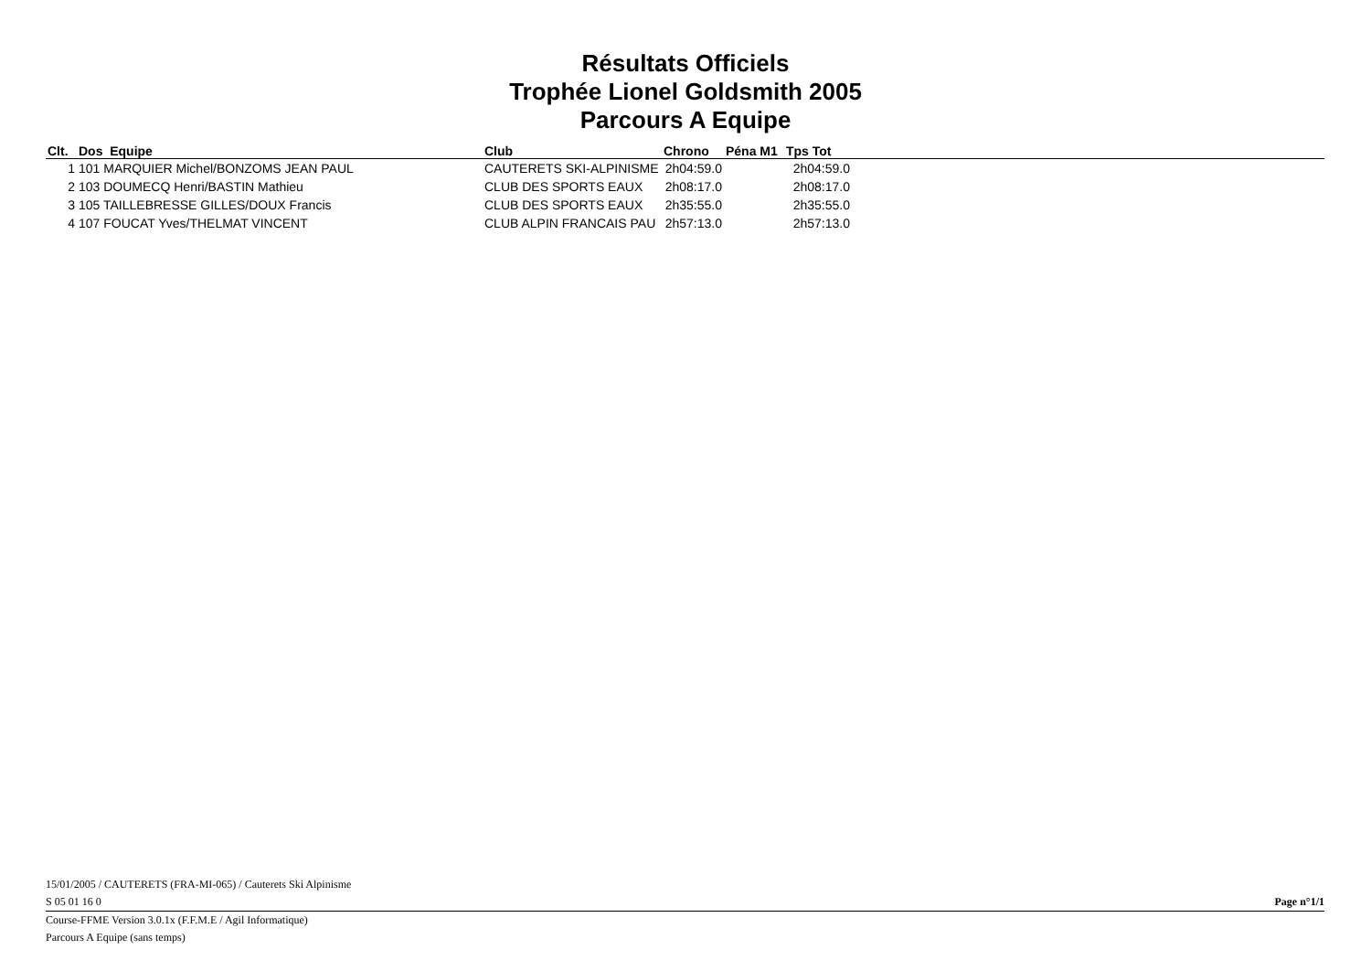Résultats Officiels
Trophée Lionel Goldsmith 2005
Parcours A Equipe
| Clt. | Dos Equipe | Club | Chrono | Péna M1 | Tps Tot | |
| --- | --- | --- | --- | --- | --- | --- |
| 1 | 101 MARQUIER Michel/BONZOMS JEAN PAUL | CAUTERETS SKI-ALPINISME | 2h04:59.0 | | 2h04:59.0 | |
| 2 | 103 DOUMECQ Henri/BASTIN Mathieu | CLUB DES SPORTS EAUX | 2h08:17.0 | | 2h08:17.0 | |
| 3 | 105 TAILLEBRESSE GILLES/DOUX Francis | CLUB DES SPORTS EAUX | 2h35:55.0 | | 2h35:55.0 | |
| 4 | 107 FOUCAT Yves/THELMAT VINCENT | CLUB ALPIN FRANCAIS PAU | 2h57:13.0 | | 2h57:13.0 | |
15/01/2005 / CAUTERETS (FRA-MI-065) / Cauterets Ski Alpinisme
S 05 01 16 0 Page n°1/1
Course-FFME Version 3.0.1x (F.F.M.E / Agil Informatique)
Parcours A Equipe (sans temps)